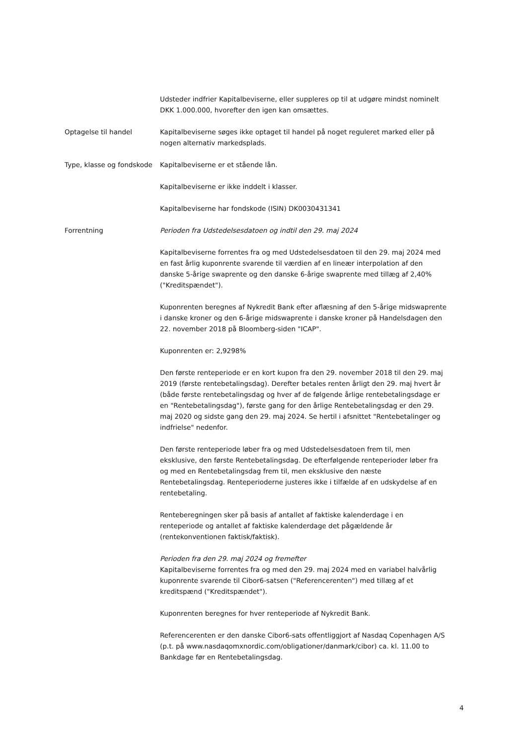Udsteder indfrier Kapitalbeviserne, eller suppleres op til at udgøre mindst nominelt DKK 1.000.000, hvorefter den igen kan omsættes.
Optagelse til handel Kapitalbeviserne søges ikke optaget til handel på noget reguleret marked eller på nogen alternativ markedsplads.
Type, klasse og fondskode
Kapitalbeviserne er et stående lån.
Kapitalbeviserne er ikke inddelt i klasser.
Kapitalbeviserne har fondskode (ISIN) DK0030431341
Forrentning Perioden fra Udstedelsesdatoen og indtil den 29. maj 2024
Kapitalbeviserne forrentes fra og med Udstedelsesdatoen til den 29. maj 2024 med en fast årlig kuponrente svarende til værdien af en lineær interpolation af den danske 5-årige swaprente og den danske 6-årige swaprente med tillæg af 2,40% ("Kreditspændet").
Kuponrenten beregnes af Nykredit Bank efter aflæsning af den 5-årige midswaprente i danske kroner og den 6-årige midswaprente i danske kroner på Handelsdagen den 22. november 2018 på Bloomberg-siden "ICAP".
Kuponrenten er: 2,9298%
Den første renteperiode er en kort kupon fra den 29. november 2018 til den 29. maj 2019 (første rentebetalingsdag). Derefter betales renten årligt den 29. maj hvert år (både første rentebetalingsdag og hver af de følgende årlige rentebetalingsdage er en "Rentebetalingsdag"), første gang for den årlige Rentebetalingsdag er den 29. maj 2020 og sidste gang den 29. maj 2024. Se hertil i afsnittet "Rentebetalinger og indfrielse" nedenfor.
Den første renteperiode løber fra og med Udstedelsesdatoen frem til, men eksklusive, den første Rentebetalingsdag. De efterfølgende renteperioder løber fra og med en Rentebetalingsdag frem til, men eksklusive den næste Rentebetalingsdag. Renteperioderne justeres ikke i tilfælde af en udskydelse af en rentebetaling.
Renteberegningen sker på basis af antallet af faktiske kalenderdage i en renteperiode og antallet af faktiske kalenderdage det pågældende år (rentekonventionen faktisk/faktisk).
Perioden fra den 29. maj 2024 og fremefter
Kapitalbeviserne forrentes fra og med den 29. maj 2024 med en variabel halvårlig kuponrente svarende til Cibor6-satsen ("Referencerenten") med tillæg af et kreditspænd ("Kreditspændet").
Kuponrenten beregnes for hver renteperiode af Nykredit Bank.
Referencerenten er den danske Cibor6-sats offentliggjort af Nasdaq Copenhagen A/S (p.t. på www.nasdaqomxnordic.com/obligationer/danmark/cibor) ca. kl. 11.00 to Bankdage før en Rentebetalingsdag.
4